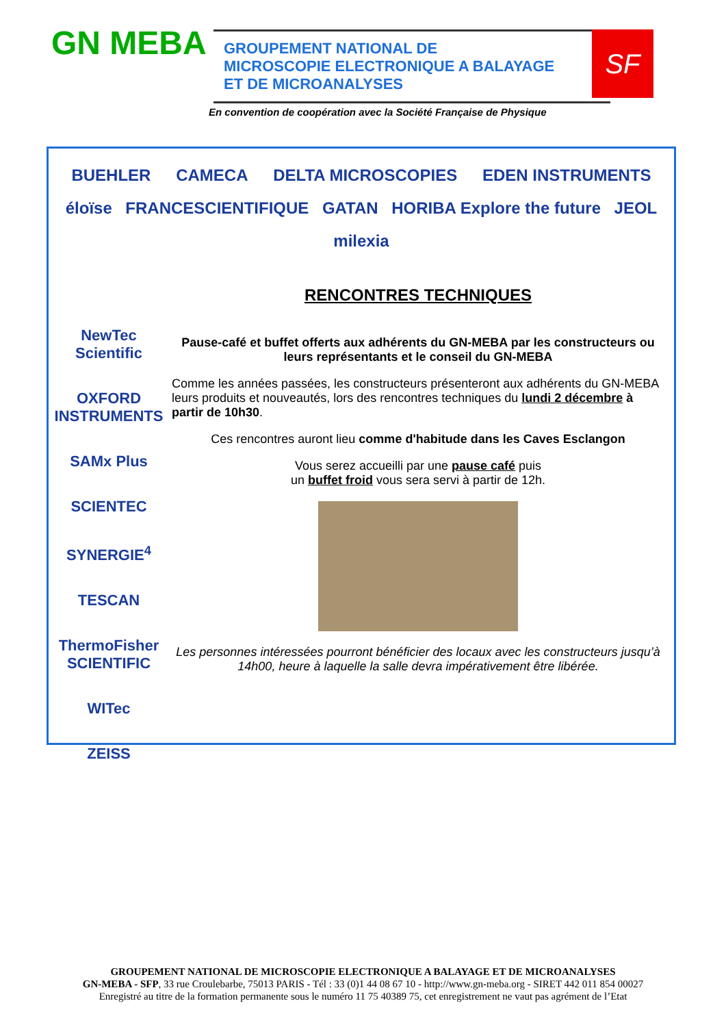GN MEBA
GROUPEMENT NATIONAL DE
MICROSCOPIE ELECTRONIQUE A BALAYAGE
ET DE MICROANALYSES
SF
En convention de coopération avec la Société Française de Physique
BUEHLER CAMECA DELTA MICROSCOPIES EDEN INSTRUMENTS éloïse FRANCESCIENTIFIQUE GATAN HORIBA Explore the future JEOL milexia
NewTec Scientific
OXFORD INSTRUMENTS
SAMx Plus
SCIENTEC
SYNERGIE<sup>4</sup>
TESCAN
ThermoFisher SCIENTIFIC
WITec
ZEISS
RENCONTRES TECHNIQUES
Pause-café et buffet offerts aux adhérents du GN-MEBA par les constructeurs ou leurs représentants et le conseil du GN-MEBA
Comme les années passées, les constructeurs présenteront aux adhérents du GN-MEBA leurs produits et nouveautés, lors des rencontres techniques du lundi 2 décembre à partir de 10h30.
Ces rencontres auront lieu comme d'habitude dans les Caves Esclangon
Vous serez accueilli par une pause café puis
un buffet froid vous sera servi à partir de 12h.
Les personnes intéressées pourront bénéficier des locaux avec les constructeurs jusqu’à 14h00, heure à laquelle la salle devra impérativement être libérée.
GROUPEMENT NATIONAL DE MICROSCOPIE ELECTRONIQUE A BALAYAGE ET DE MICROANALYSES
GN-MEBA - SFP, 33 rue Croulebarbe, 75013 PARIS - Tél : 33 (0)1 44 08 67 10 - http://www.gn-meba.org - SIRET 442 011 854 00027
Enregistré au titre de la formation permanente sous le numéro 11 75 40389 75, cet enregistrement ne vaut pas agrément de l’Etat